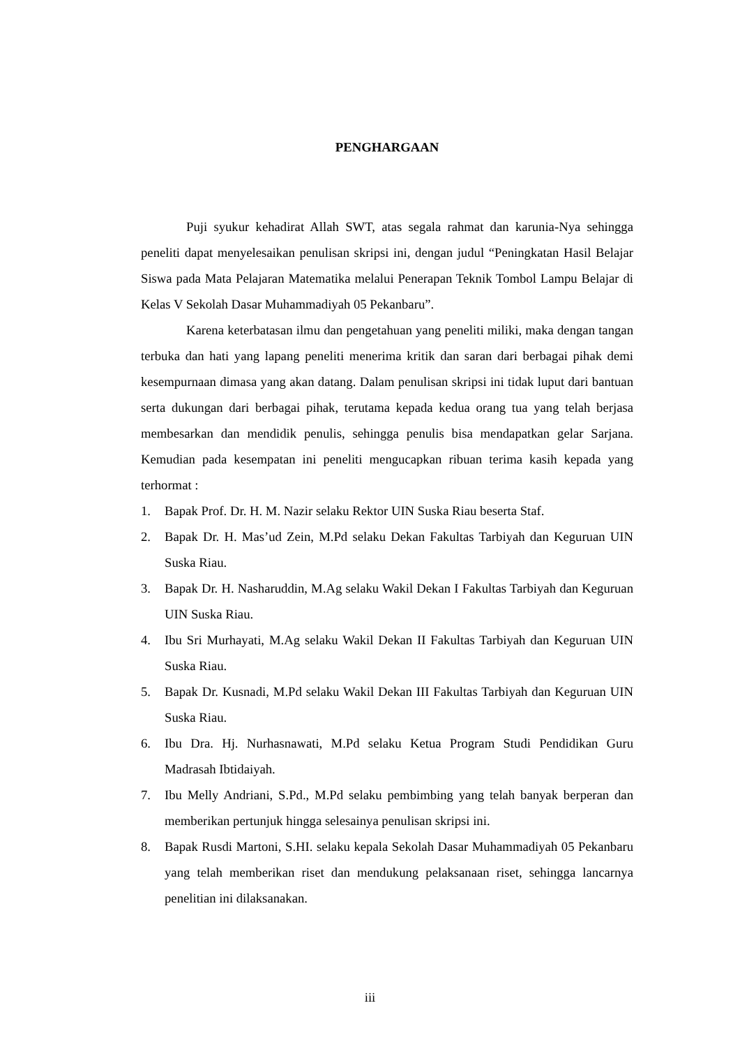PENGHARGAAN
Puji syukur kehadirat Allah SWT, atas segala rahmat dan karunia-Nya sehingga peneliti dapat menyelesaikan penulisan skripsi ini, dengan judul “Peningkatan Hasil Belajar Siswa pada Mata Pelajaran Matematika melalui Penerapan Teknik Tombol Lampu Belajar di Kelas V Sekolah Dasar Muhammadiyah 05 Pekanbaru”.
Karena keterbatasan ilmu dan pengetahuan yang peneliti miliki, maka dengan tangan terbuka dan hati yang lapang peneliti menerima kritik dan saran dari berbagai pihak demi kesempurnaan dimasa yang akan datang. Dalam penulisan skripsi ini tidak luput dari bantuan serta dukungan dari berbagai pihak, terutama kepada kedua orang tua yang telah berjasa membesarkan dan mendidik penulis, sehingga penulis bisa mendapatkan gelar Sarjana. Kemudian pada kesempatan ini peneliti mengucapkan ribuan terima kasih kepada yang terhormat :
1. Bapak Prof. Dr. H. M. Nazir selaku Rektor UIN Suska Riau beserta Staf.
2. Bapak Dr. H. Mas’ud Zein, M.Pd selaku Dekan Fakultas Tarbiyah dan Keguruan UIN Suska Riau.
3. Bapak Dr. H. Nasharuddin, M.Ag selaku Wakil Dekan I Fakultas Tarbiyah dan Keguruan UIN Suska Riau.
4. Ibu Sri Murhayati, M.Ag selaku Wakil Dekan II Fakultas Tarbiyah dan Keguruan UIN Suska Riau.
5. Bapak Dr. Kusnadi, M.Pd selaku Wakil Dekan III Fakultas Tarbiyah dan Keguruan UIN Suska Riau.
6. Ibu Dra. Hj. Nurhasnawati, M.Pd selaku Ketua Program Studi Pendidikan Guru Madrasah Ibtidaiyah.
7. Ibu Melly Andriani, S.Pd., M.Pd selaku pembimbing yang telah banyak berperan dan memberikan pertunjuk hingga selesainya penulisan skripsi ini.
8. Bapak Rusdi Martoni, S.HI. selaku kepala Sekolah Dasar Muhammadiyah 05 Pekanbaru yang telah memberikan riset dan mendukung pelaksanaan riset, sehingga lancarnya penelitian ini dilaksanakan.
iii